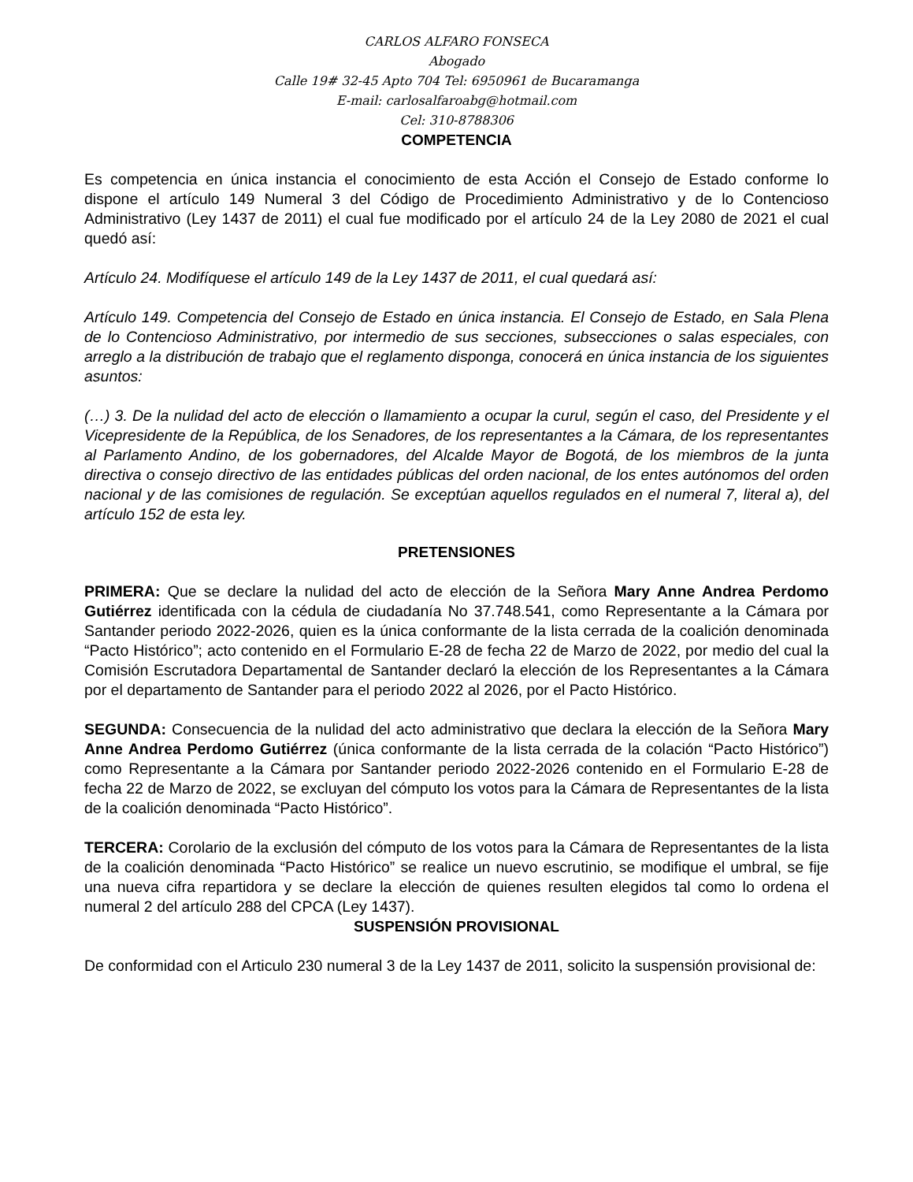CARLOS ALFARO FONSECA
Abogado
Calle 19# 32-45 Apto 704 Tel: 6950961 de Bucaramanga
E-mail: carlosalfaroabg@hotmail.com
Cel: 310-8788306
COMPETENCIA
Es competencia en única instancia el conocimiento de esta Acción el Consejo de Estado conforme lo dispone el artículo 149 Numeral 3 del Código de Procedimiento Administrativo y de lo Contencioso Administrativo (Ley 1437 de 2011) el cual fue modificado por el artículo 24 de la Ley 2080 de 2021 el cual quedó así:
Artículo 24. Modifíquese el artículo 149 de la Ley 1437 de 2011, el cual quedará así:
Artículo 149. Competencia del Consejo de Estado en única instancia. El Consejo de Estado, en Sala Plena de lo Contencioso Administrativo, por intermedio de sus secciones, subsecciones o salas especiales, con arreglo a la distribución de trabajo que el reglamento disponga, conocerá en única instancia de los siguientes asuntos:
(…) 3. De la nulidad del acto de elección o llamamiento a ocupar la curul, según el caso, del Presidente y el Vicepresidente de la República, de los Senadores, de los representantes a la Cámara, de los representantes al Parlamento Andino, de los gobernadores, del Alcalde Mayor de Bogotá, de los miembros de la junta directiva o consejo directivo de las entidades públicas del orden nacional, de los entes autónomos del orden nacional y de las comisiones de regulación. Se exceptúan aquellos regulados en el numeral 7, literal a), del artículo 152 de esta ley.
PRETENSIONES
PRIMERA: Que se declare la nulidad del acto de elección de la Señora Mary Anne Andrea Perdomo Gutiérrez identificada con la cédula de ciudadanía No 37.748.541, como Representante a la Cámara por Santander periodo 2022-2026, quien es la única conformante de la lista cerrada de la coalición denominada “Pacto Histórico”; acto contenido en el Formulario E-28 de fecha 22 de Marzo de 2022, por medio del cual la Comisión Escrutadora Departamental de Santander declaró la elección de los Representantes a la Cámara por el departamento de Santander para el periodo 2022 al 2026, por el Pacto Histórico.
SEGUNDA: Consecuencia de la nulidad del acto administrativo que declara la elección de la Señora Mary Anne Andrea Perdomo Gutiérrez (única conformante de la lista cerrada de la colación “Pacto Histórico”) como Representante a la Cámara por Santander periodo 2022-2026 contenido en el Formulario E-28 de fecha 22 de Marzo de 2022, se excluyan del cómputo los votos para la Cámara de Representantes de la lista de la coalición denominada “Pacto Histórico”.
TERCERA: Corolario de la exclusión del cómputo de los votos para la Cámara de Representantes de la lista de la coalición denominada “Pacto Histórico” se realice un nuevo escrutinio, se modifique el umbral, se fije una nueva cifra repartidora y se declare la elección de quienes resulten elegidos tal como lo ordena el numeral 2 del artículo 288 del CPCA (Ley 1437).
SUSPENSIÓN PROVISIONAL
De conformidad con el Articulo 230 numeral 3 de la Ley 1437 de 2011, solicito la suspensión provisional de: